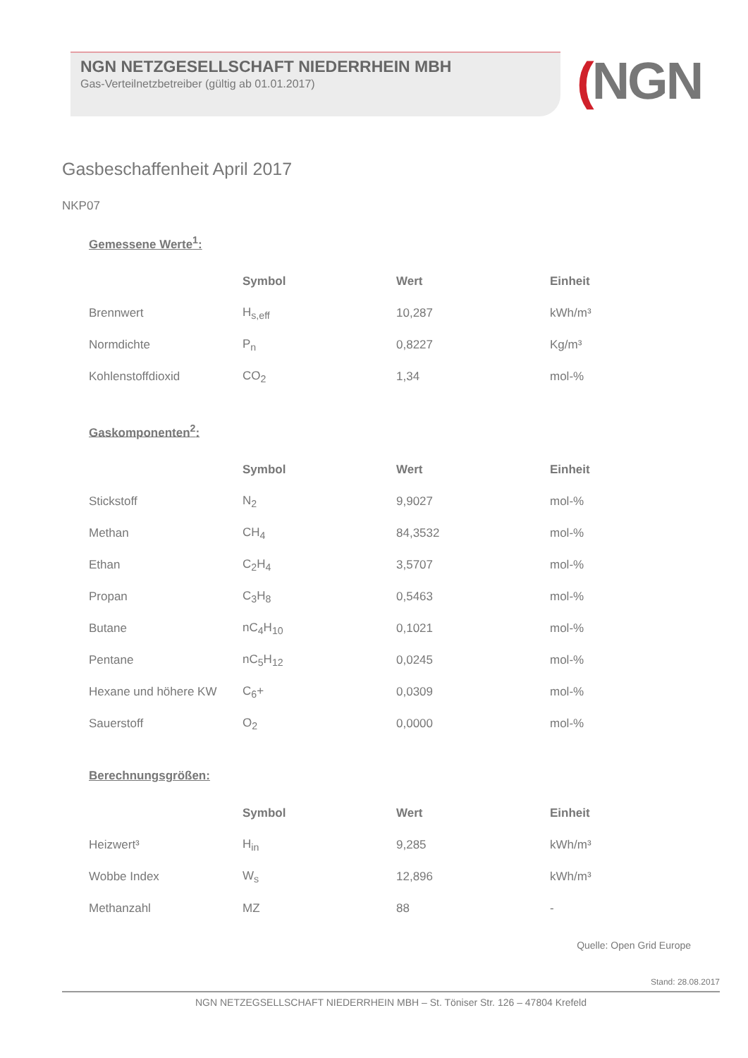NGN NETZGESELLSCHAFT NIEDERRHEIN MBH
Gas-Verteilnetzbetreiber (gültig ab 01.01.2017)
(NGN
Gasbeschaffenheit April 2017
NKP07
Gemessene Werte<sup>1</sup>:
| | Symbol | Wert | Einheit |
| Brennwert | H<sub>s,eff</sub> | 10,287 | kWh/m³ |
| Normdichte | P<sub>n</sub> | 0,8227 | Kg/m³ |
| Kohlenstoffdioxid | CO<sub>2</sub> | 1,34 | mol-% |
Gaskomponenten<sup>2</sup>:
| | Symbol | Wert | Einheit |
| Stickstoff | N<sub>2</sub> | 9,9027 | mol-% |
| Methan | CH<sub>4</sub> | 84,3532 | mol-% |
| Ethan | C<sub>2</sub>H<sub>4</sub> | 3,5707 | mol-% |
| Propan | C<sub>3</sub>H<sub>8</sub> | 0,5463 | mol-% |
| Butane | nC<sub>4</sub>H<sub>10</sub> | 0,1021 | mol-% |
| Pentane | nC<sub>5</sub>H<sub>12</sub> | 0,0245 | mol-% |
| Hexane und höhere KW | C<sub>6</sub>+ | 0,0309 | mol-% |
| Sauerstoff | O<sub>2</sub> | 0,0000 | mol-% |
Berechnungsgrößen:
| | Symbol | Wert | Einheit |
| Heizwert³ | H<sub>in</sub> | 9,285 | kWh/m³ |
| Wobbe Index | W<sub>s</sub> | 12,896 | kWh/m³ |
| Methanzahl | MZ | 88 | - |
Quelle: Open Grid Europe
Stand: 28.08.2017
NGN NETZEGSELLSCHAFT NIEDERRHEIN MBH – St. Töniser Str. 126 – 47804 Krefeld